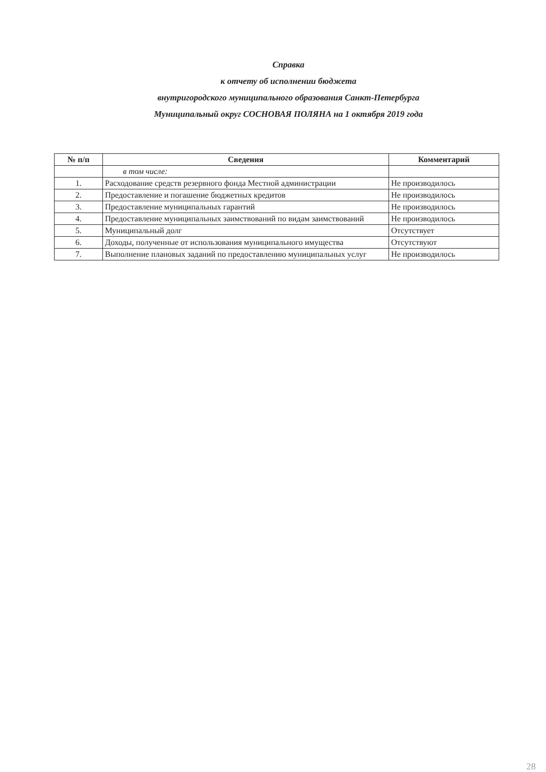Справка
к отчету об исполнении бюджета
внутригородского муниципального образования Санкт-Петербурга
Муниципальный округ СОСНОВАЯ ПОЛЯНА на 1 октября 2019 года
| № п/п | Сведения | Комментарий |
| --- | --- | --- |
| | в том числе: | |
| 1. | Расходование средств резервного фонда Местной администрации | Не производилось |
| 2. | Предоставление и погашение бюджетных кредитов | Не производилось |
| 3. | Предоставление муниципальных гарантий | Не производилось |
| 4. | Предоставление муниципальных заимствований по видам заимствований | Не производилось |
| 5. | Муниципальный долг | Отсутствует |
| 6. | Доходы, полученные от использования муниципального имущества | Отсутствуют |
| 7. | Выполнение плановых заданий по предоставлению муниципальных услуг | Не производилось |
28